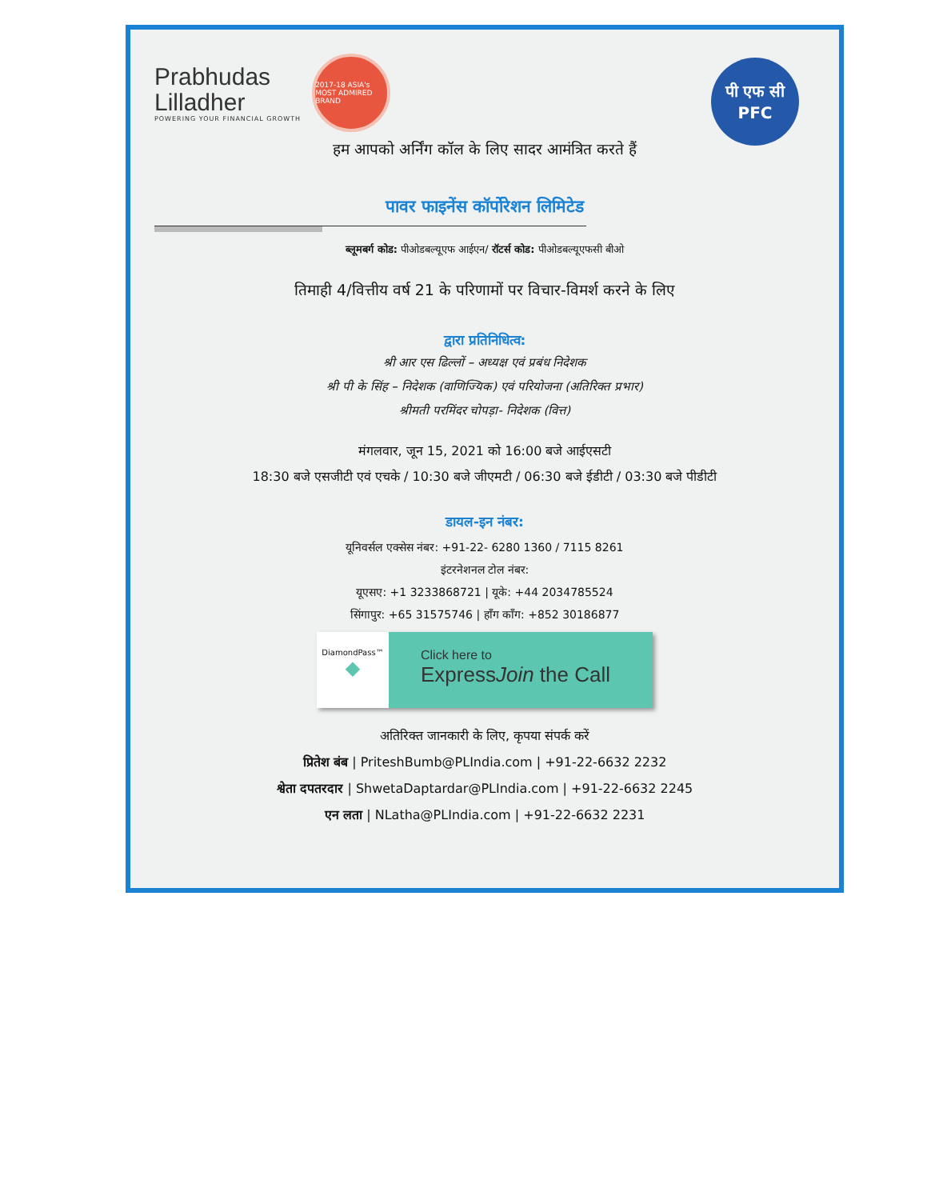Prabhudas
Lilladher
POWERING YOUR FINANCIAL GROWTH
2017-18 ASIA's MOST ADMIRED BRAND
पी एफ सी
PFC
हम आपको अर्निंग कॉल के लिए सादर आमंत्रित करते हैं
पावर फाइनेंस कॉर्पोरेशन लिमिटेड
ब्लूमबर्ग कोड: पीओडबल्यूएफ आईएन/ रॉटर्स कोड: पीओडबल्यूएफसी बीओ
तिमाही 4/वित्तीय वर्ष 21 के परिणामों पर विचार-विमर्श करने के लिए
द्वारा प्रतिनिधित्व:
श्री आर एस ढिल्लों – अध्यक्ष एवं प्रबंध निदेशक
श्री पी के सिंह – निदेशक (वाणिज्यिक) एवं परियोजना (अतिरिक्त प्रभार)
श्रीमती परमिंदर चोपड़ा- निदेशक (वित्त)
मंगलवार, जून 15, 2021 को 16:00 बजे आईएसटी
18:30 बजे एसजीटी एवं एचके / 10:30 बजे जीएमटी / 06:30 बजे ईडीटी / 03:30 बजे पीडीटी
डायल-इन नंबर:
यूनिवर्सल एक्सेस नंबर: +91-22- 6280 1360 / 7115 8261
इंटरनेशनल टोल नंबर:
यूएसए: +1 3233868721 | यूके: +44 2034785524
सिंगापुर: +65 31575746 | हाँग काँग: +852 30186877
DiamondPass™
◆
Click here to
ExpressJoin the Call
अतिरिक्त जानकारी के लिए, कृपया संपर्क करें
प्रितेश बंब | PriteshBumb@PLIndia.com | +91-22-6632 2232
श्वेता दपतरदार | ShwetaDaptardar@PLIndia.com | +91-22-6632 2245
एन लता | NLatha@PLIndia.com | +91-22-6632 2231